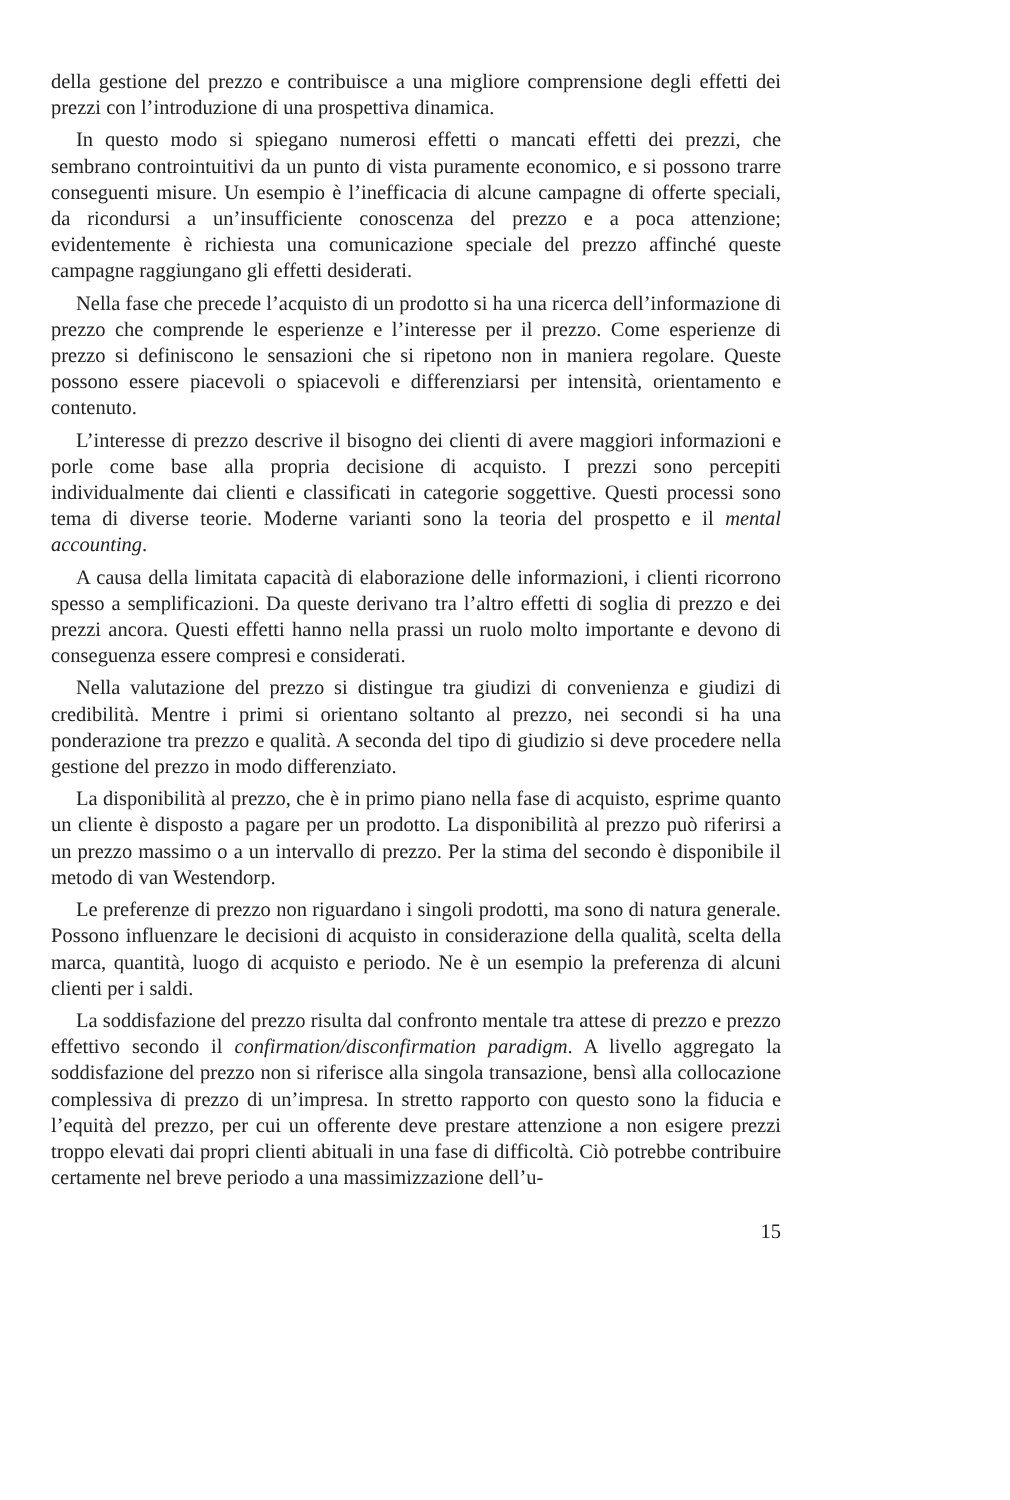della gestione del prezzo e contribuisce a una migliore comprensione degli effetti dei prezzi con l’introduzione di una prospettiva dinamica.
In questo modo si spiegano numerosi effetti o mancati effetti dei prezzi, che sembrano controintuitivi da un punto di vista puramente economico, e si possono trarre conseguenti misure. Un esempio è l’inefficacia di alcune campagne di offerte speciali, da ricondursi a un’insufficiente conoscenza del prezzo e a poca attenzione; evidentemente è richiesta una comunicazione speciale del prezzo affinché queste campagne raggiungano gli effetti desiderati.
Nella fase che precede l’acquisto di un prodotto si ha una ricerca dell’informazione di prezzo che comprende le esperienze e l’interesse per il prezzo. Come esperienze di prezzo si definiscono le sensazioni che si ripetono non in maniera regolare. Queste possono essere piacevoli o spiacevoli e differenziarsi per intensità, orientamento e contenuto.
L’interesse di prezzo descrive il bisogno dei clienti di avere maggiori informazioni e porle come base alla propria decisione di acquisto. I prezzi sono percepiti individualmente dai clienti e classificati in categorie soggettive. Questi processi sono tema di diverse teorie. Moderne varianti sono la teoria del prospetto e il mental accounting.
A causa della limitata capacità di elaborazione delle informazioni, i clienti ricorrono spesso a semplificazioni. Da queste derivano tra l’altro effetti di soglia di prezzo e dei prezzi ancora. Questi effetti hanno nella prassi un ruolo molto importante e devono di conseguenza essere compresi e considerati.
Nella valutazione del prezzo si distingue tra giudizi di convenienza e giudizi di credibilità. Mentre i primi si orientano soltanto al prezzo, nei secondi si ha una ponderazione tra prezzo e qualità. A seconda del tipo di giudizio si deve procedere nella gestione del prezzo in modo differenziato.
La disponibilità al prezzo, che è in primo piano nella fase di acquisto, esprime quanto un cliente è disposto a pagare per un prodotto. La disponibilità al prezzo può riferirsi a un prezzo massimo o a un intervallo di prezzo. Per la stima del secondo è disponibile il metodo di van Westendorp.
Le preferenze di prezzo non riguardano i singoli prodotti, ma sono di natura generale. Possono influenzare le decisioni di acquisto in considerazione della qualità, scelta della marca, quantità, luogo di acquisto e periodo. Ne è un esempio la preferenza di alcuni clienti per i saldi.
La soddisfazione del prezzo risulta dal confronto mentale tra attese di prezzo e prezzo effettivo secondo il confirmation/disconfirmation paradigm. A livello aggregato la soddisfazione del prezzo non si riferisce alla singola transazione, bensì alla collocazione complessiva di prezzo di un’impresa. In stretto rapporto con questo sono la fiducia e l’equità del prezzo, per cui un offerente deve prestare attenzione a non esigere prezzi troppo elevati dai propri clienti abituali in una fase di difficoltà. Ciò potrebbe contribuire certamente nel breve periodo a una massimizzazione dell’u-
15